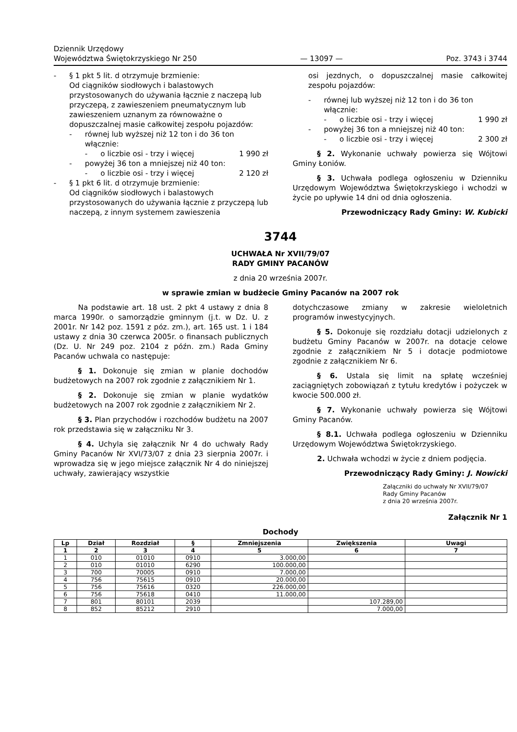Dziennik Urzędowy
Województwa Świętokrzyskiego Nr 250
— 13097 —
Poz. 3743 i 3744
- § 1 pkt 5 lit. d otrzymuje brzmienie:
Od ciągników siodłowych i balastowych przystosowanych do używania łącznie z naczepą lub przyczepą, z zawieszeniem pneumatycznym lub zawieszeniem uznanym za równoważne o dopuszczalnej masie całkowitej zespołu pojazdów:
- równej lub wyższej niż 12 ton i do 36 ton włącznie:
- o liczbie osi - trzy i więcej 1 990 zł
- powyżej 36 ton a mniejszej niż 40 ton:
- o liczbie osi - trzy i więcej 2 120 zł
- § 1 pkt 6 lit. d otrzymuje brzmienie:
Od ciągników siodłowych i balastowych przystosowanych do używania łącznie z przyczepą lub naczepą, z innym systemem zawieszenia
osi jezdnych, o dopuszczalnej masie całkowitej zespołu pojazdów:
- równej lub wyższej niż 12 ton i do 36 ton włącznie:
- o liczbie osi - trzy i więcej 1 990 zł
- powyżej 36 ton a mniejszej niż 40 ton:
- o liczbie osi - trzy i więcej 2 300 zł
§ 2. Wykonanie uchwały powierza się Wójtowi Gminy Łoniów.
§ 3. Uchwała podlega ogłoszeniu w Dzienniku Urzędowym Województwa Świętokrzyskiego i wchodzi w życie po upływie 14 dni od dnia ogłoszenia.
Przewodniczący Rady Gminy: W. Kubicki
3744
UCHWAŁA Nr XVII/79/07
RADY GMINY PACANÓW
z dnia 20 września 2007r.
w sprawie zmian w budżecie Gminy Pacanów na 2007 rok
Na podstawie art. 18 ust. 2 pkt 4 ustawy z dnia 8 marca 1990r. o samorządzie gminnym (j.t. w Dz. U. z 2001r. Nr 142 poz. 1591 z póz. zm.), art. 165 ust. 1 i 184 ustawy z dnia 30 czerwca 2005r. o finansach publicznych (Dz. U. Nr 249 poz. 2104 z późn. zm.) Rada Gminy Pacanów uchwala co następuje:
§ 1. Dokonuje się zmian w planie dochodów budżetowych na 2007 rok zgodnie z załącznikiem Nr 1.
§ 2. Dokonuje się zmian w planie wydatków budżetowych na 2007 rok zgodnie z załącznikiem Nr 2.
§ 3. Plan przychodów i rozchodów budżetu na 2007 rok przedstawia się w załączniku Nr 3.
§ 4. Uchyla się załącznik Nr 4 do uchwały Rady Gminy Pacanów Nr XVI/73/07 z dnia 23 sierpnia 2007r. i wprowadza się w jego miejsce załącznik Nr 4 do niniejszej uchwały, zawierający wszystkie
dotychczasowe zmiany w zakresie wieloletnich programów inwestycyjnych.
§ 5. Dokonuje się rozdziału dotacji udzielonych z budżetu Gminy Pacanów w 2007r. na dotacje celowe zgodnie z załącznikiem Nr 5 i dotacje podmiotowe zgodnie z załącznikiem Nr 6.
§ 6. Ustala się limit na spłatę wcześniej zaciągniętych zobowiązań z tytułu kredytów i pożyczek w kwocie 500.000 zł.
§ 7. Wykonanie uchwały powierza się Wójtowi Gminy Pacanów.
§ 8.1. Uchwała podlega ogłoszeniu w Dzienniku Urzędowym Województwa Świętokrzyskiego.
2. Uchwała wchodzi w życie z dniem podjęcia.
Przewodniczący Rady Gminy: J. Nowicki
Załączniki do uchwały Nr XVII/79/07
Rady Gminy Pacanów
z dnia 20 września 2007r.
Załącznik Nr 1
Dochody
| Lp | Dział | Rozdział | § | Zmniejszenia | Zwiększenia | Uwagi |
| --- | --- | --- | --- | --- | --- | --- |
| 1 | 2 | 3 | 4 | 5 | 6 | 7 |
| 1 | 010 | 01010 | 0910 | 3.000,00 | | |
| 2 | 010 | 01010 | 6290 | 100.000,00 | | |
| 3 | 700 | 70005 | 0910 | 7.000,00 | | |
| 4 | 756 | 75615 | 0910 | 20.000,00 | | |
| 5 | 756 | 75616 | 0320 | 226.000,00 | | |
| 6 | 756 | 75618 | 0410 | 11.000,00 | | |
| 7 | 801 | 80101 | 2039 | | 107.289,00 | |
| 8 | 852 | 85212 | 2910 | | 7.000,00 | |